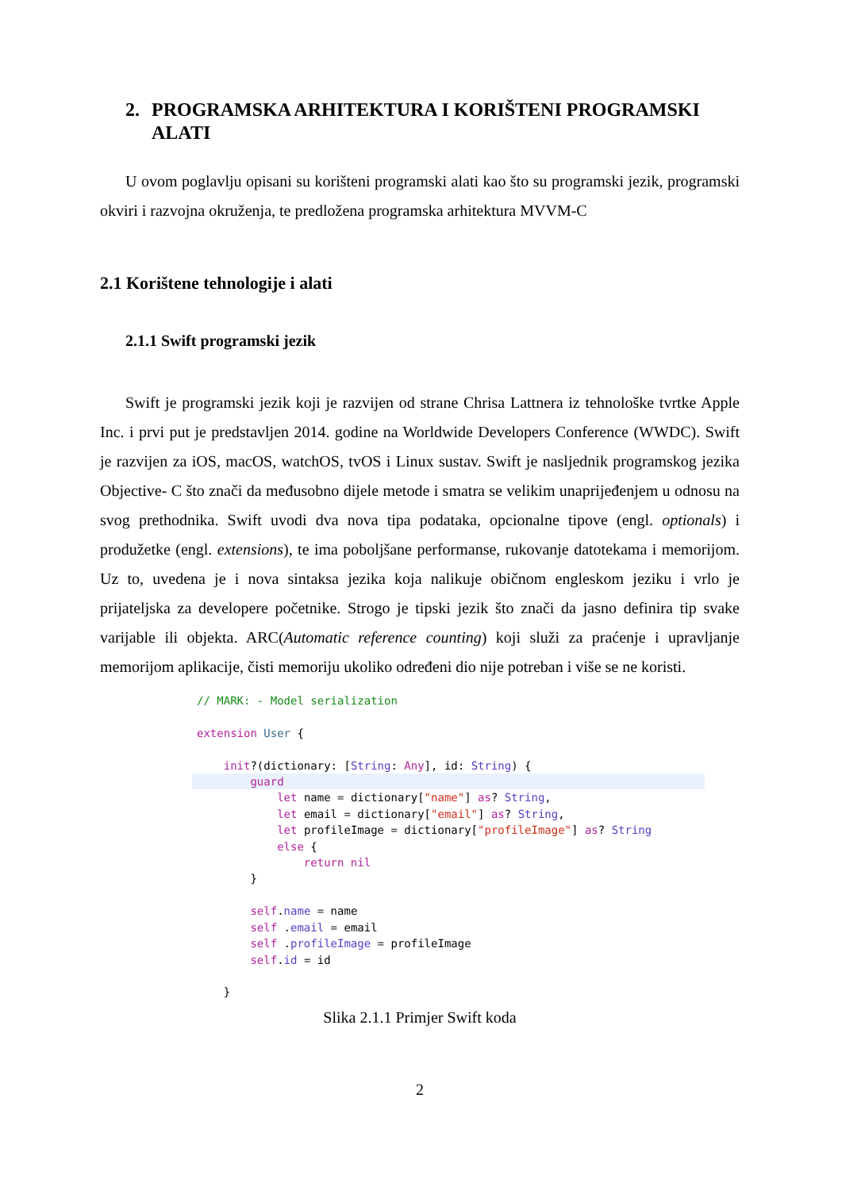2. PROGRAMSKA ARHITEKTURA I KORIŠTENI PROGRAMSKI ALATI
U ovom poglavlju opisani su korišteni programski alati kao što su programski jezik, programski okviri i razvojna okruženja, te predložena programska arhitektura MVVM-C
2.1 Korištene tehnologije i alati
2.1.1 Swift programski jezik
Swift je programski jezik koji je razvijen od strane Chrisa Lattnera iz tehnološke tvrtke Apple Inc. i prvi put je predstavljen 2014. godine na Worldwide Developers Conference (WWDC). Swift je razvijen za iOS, macOS, watchOS, tvOS i Linux sustav. Swift je nasljednik programskog jezika Objective- C što znači da međusobno dijele metode i smatra se velikim unaprijeđenjem u odnosu na svog prethodnika. Swift uvodi dva nova tipa podataka, opcionalne tipove (engl. optionals) i produžetke (engl. extensions), te ima poboljšane performanse, rukovanje datotekama i memorijom. Uz to, uvedena je i nova sintaksa jezika koja nalikuje običnom engleskom jeziku i vrlo je prijateljska za developere početnike. Strogo je tipski jezik što znači da jasno definira tip svake varijable ili objekta. ARC(Automatic reference counting) koji služi za praćenje i upravljanje memorijom aplikacije, čisti memoriju ukoliko određeni dio nije potreban i više se ne koristi.
// MARK: - Model serialization

extension User {

    init?(dictionary: [String: Any], id: String) {
        guard
            let name = dictionary["name"] as? String,
            let email = dictionary["email"] as? String,
            let profileImage = dictionary["profileImage"] as? String
            else {
                return nil
        }

        self.name = name
        self .email = email
        self .profileImage = profileImage
        self.id = id

    }
Slika 2.1.1 Primjer Swift koda
2